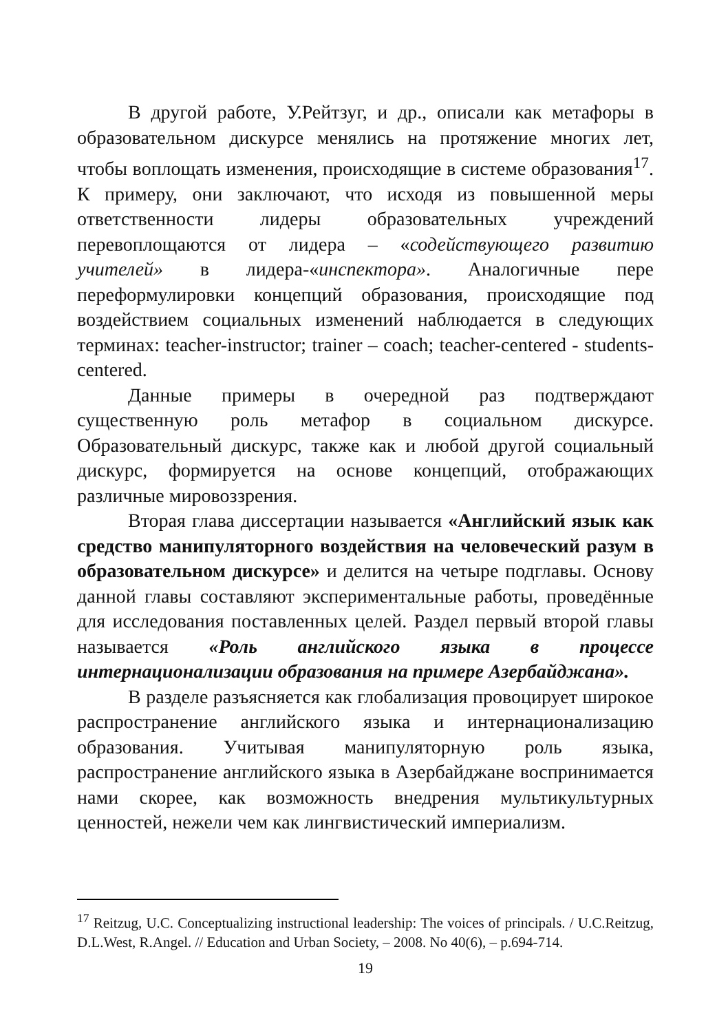В другой работе, У.Рейтзуг, и др., описали как метафоры в образовательном дискурсе менялись на протяжение многих лет, чтобы воплощать изменения, происходящие в системе образования<sup>17</sup>. К примеру, они заключают, что исходя из повышенной меры ответственности лидеры образовательных учреждений перевоплощаются от лидера – «содействующего развитию учителей» в лидера-«инспектора». Аналогичные пере переформулировки концепций образования, происходящие под воздействием социальных изменений наблюдается в следующих терминах: teacher-instructor; trainer – coach; teacher-centered - students-centered.
Данные примеры в очередной раз подтверждают существенную роль метафор в социальном дискурсе. Образовательный дискурс, также как и любой другой социальный дискурс, формируется на основе концепций, отображающих различные мировоззрения.
Вторая глава диссертации называется «Английский язык как средство манипуляторного воздействия на человеческий разум в образовательном дискурсе» и делится на четыре подглавы. Основу данной главы составляют экспериментальные работы, проведённые для исследования поставленных целей. Раздел первый второй главы называется «Роль английского языка в процессе интернационализации образования на примере Азербайджана».
В разделе разъясняется как глобализация провоцирует широкое распространение английского языка и интернационализацию образования. Учитывая манипуляторную роль языка, распространение английского языка в Азербайджане воспринимается нами скорее, как возможность внедрения мультикультурных ценностей, нежели чем как лингвистический империализм.
<sup>17</sup> Reitzug, U.C. Conceptualizing instructional leadership: The voices of principals. / U.C.Reitzug, D.L.West, R.Angel. // Education and Urban Society, – 2008. No 40(6), – p.694-714.
19